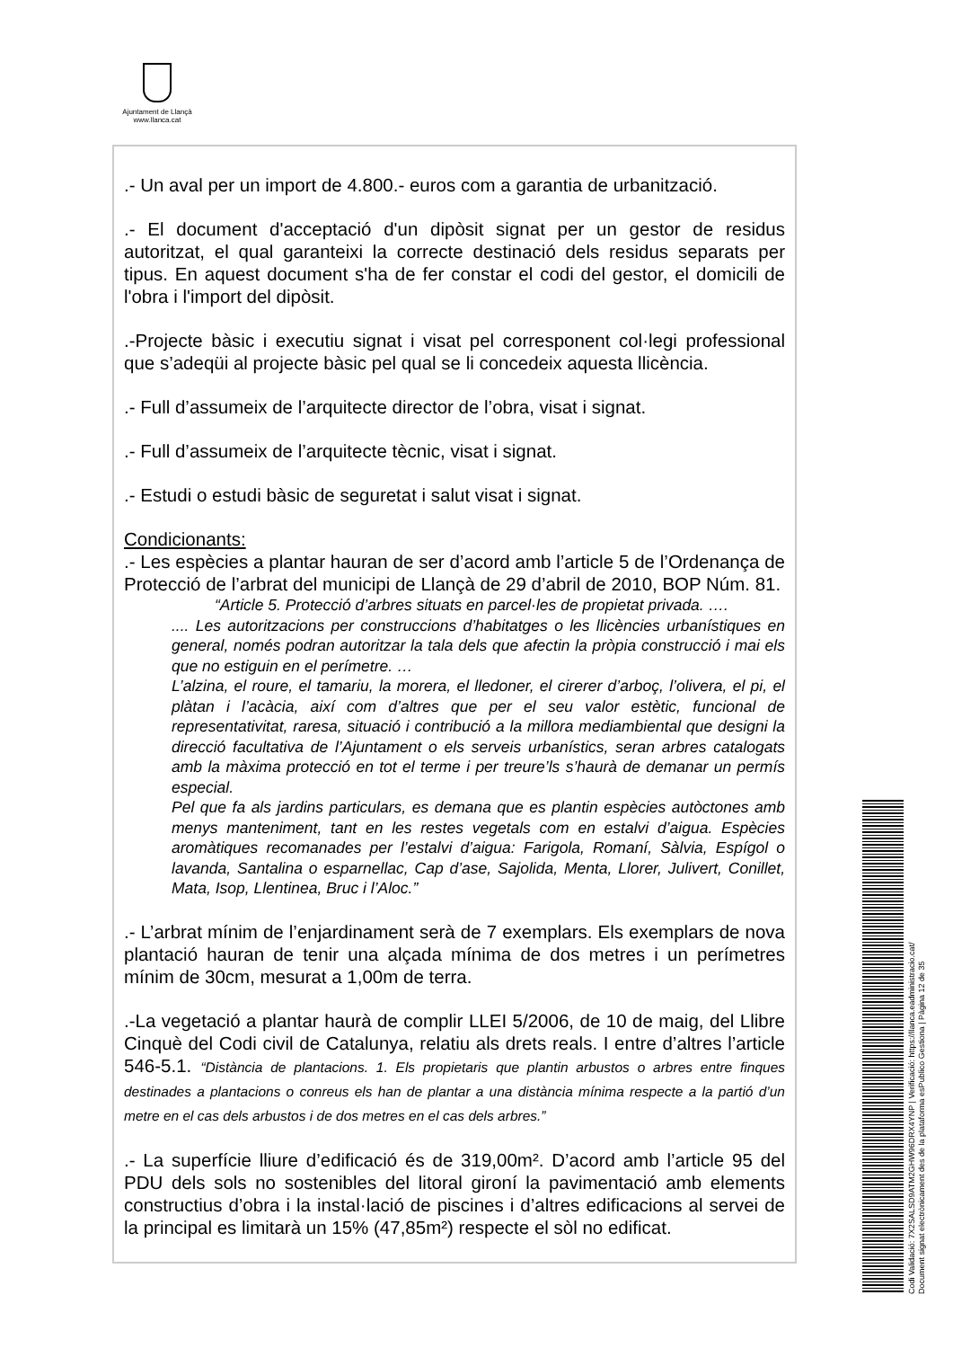Ajuntament de Llançà
www.llanca.cat
.- Un aval per un import de 4.800.- euros com a garantia de urbanització.
.- El document d'acceptació d'un dipòsit signat per un gestor de residus autoritzat, el qual garanteixi la correcte destinació dels residus separats per tipus. En aquest document s'ha de fer constar el codi del gestor, el domicili de l'obra i l'import del dipòsit.
.-Projecte bàsic i executiu signat i visat pel corresponent col·legi professional que s’adeqüi al projecte bàsic pel qual se li concedeix aquesta llicència.
.- Full d’assumeix de l’arquitecte director de l’obra, visat i signat.
.- Full d’assumeix de l’arquitecte tècnic, visat i signat.
.- Estudi o estudi bàsic de seguretat i salut visat i signat.
Condicionants:
.- Les espècies a plantar hauran de ser d’acord amb l’article 5 de l’Ordenança de Protecció de l’arbrat del municipi de Llançà de 29 d’abril de 2010, BOP Núm. 81.
“Article 5. Protecció d’arbres situats en parcel·les de propietat privada. …..... Les autoritzacions per construccions d’habitatges o les llicències urbanístiques en general, només podran autoritzar la tala dels que afectin la pròpia construcció i mai els que no estiguin en el perímetre. …
L’alzina, el roure, el tamariu, la morera, el lledoner, el cirerer d’arboç, l’olivera, el pi, el plàtan i l’acàcia, així com d’altres que per el seu valor estètic, funcional de representativitat, raresa, situació i contribució a la millora mediambiental que designi la direcció facultativa de l’Ajuntament o els serveis urbanístics, seran arbres catalogats amb la màxima protecció en tot el terme i per treure’ls s’haurà de demanar un permís especial.
Pel que fa als jardins particulars, es demana que es plantin espècies autòctones amb menys manteniment, tant en les restes vegetals com en estalvi d’aigua. Espècies aromàtiques recomanades per l’estalvi d’aigua: Farigola, Romaní, Sàlvia, Espígol o lavanda, Santalina o esparnellac, Cap d’ase, Sajolida, Menta, Llorer, Julivert, Conillet, Mata, Isop, Llentinea, Bruc i l’Aloc.”
.- L’arbrat mínim de l’enjardinament serà de 7 exemplars. Els exemplars de nova plantació hauran de tenir una alçada mínima de dos metres i un perímetres mínim de 30cm, mesurat a 1,00m de terra.
.-La vegetació a plantar haurà de complir LLEI 5/2006, de 10 de maig, del Llibre Cinquè del Codi civil de Catalunya, relatiu als drets reals. I entre d’altres l’article 546-5.1. “Distància de plantacions. 1. Els propietaris que plantin arbustos o arbres entre finques destinades a plantacions o conreus els han de plantar a una distància mínima respecte a la partió d’un metre en el cas dels arbustos i de dos metres en el cas dels arbres.”
.- La superfície lliure d’edificació és de 319,00m². D’acord amb l’article 95 del PDU dels sols no sostenibles del litoral gironí la pavimentació amb elements constructius d’obra i la instal·lació de piscines i d’altres edificacions al servei de la principal es limitarà un 15% (47,85m²) respecte el sòl no edificat.
Codi Validació: 7X2SALSD9ATM2GHW96DRX4YNP | Verificació: https://llanca.eadministracio.cat/
Document signat electrònicament des de la plataforma esPublico Gestiona | Pàgina 12 de 35